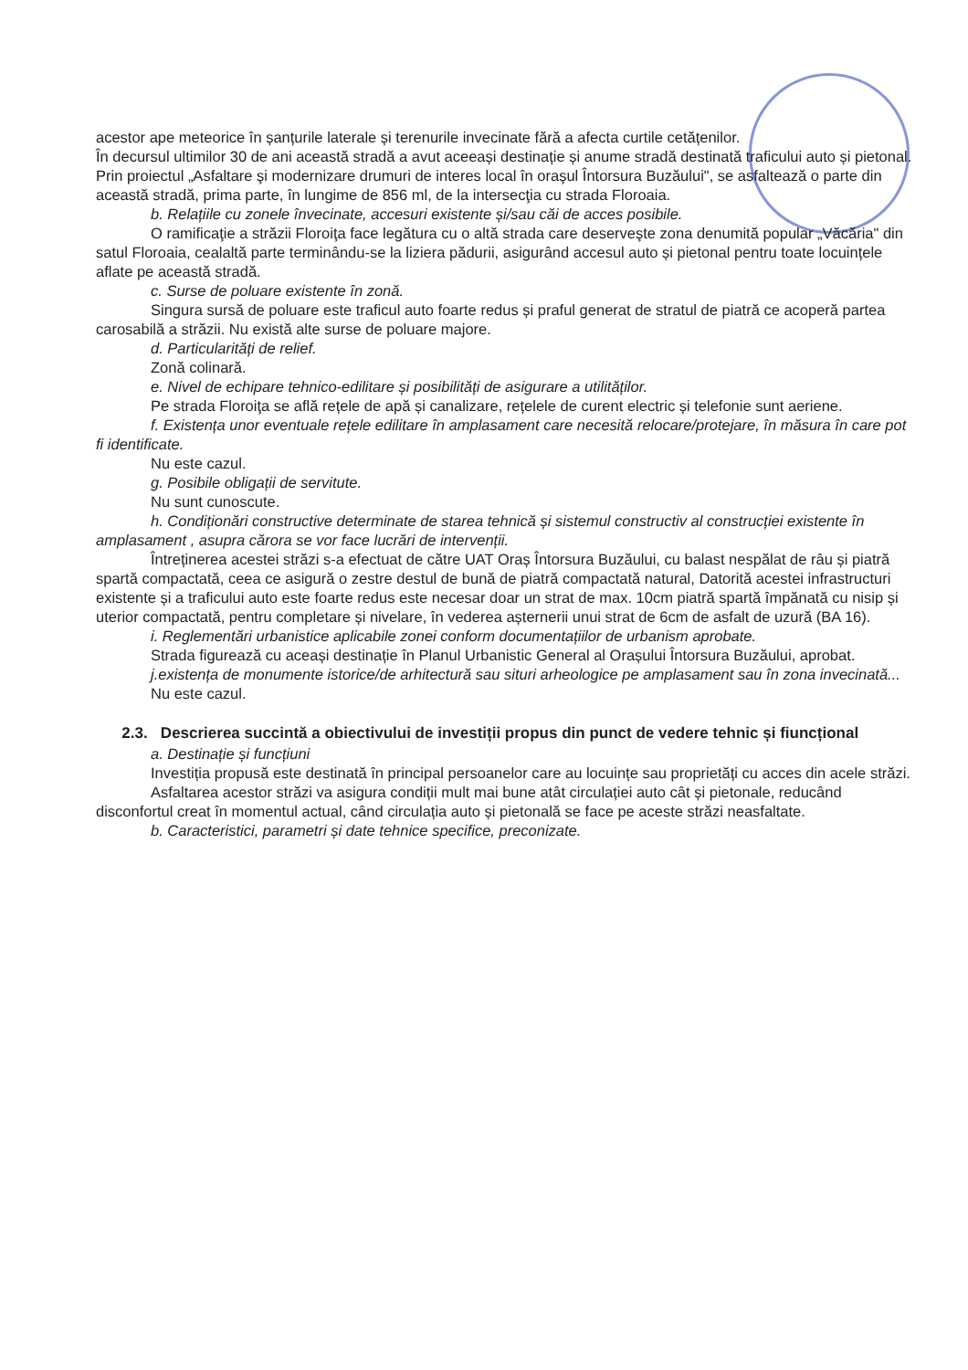acestor ape meteorice în șanțurile laterale și terenurile invecinate fără a afecta curtile cetățenilor.
În decursul ultimilor 30 de ani această stradă a avut aceeași destinație și anume stradă destinată traficului auto și pietonal. Prin proiectul „Asfaltare şi modernizare drumuri de interes local în oraşul Întorsura Buzăului", se asfaltează o parte din această stradă, prima parte, în lungime de 856 ml, de la intersecţia cu strada Floroaia.
b. Relațiile cu zonele învecinate, accesuri existente și/sau căi de acces posibile.
O ramificaţie a străzii Floroiţa face legătura cu o altă strada care deserveşte zona denumită popular „Văcăria" din satul Floroaia, cealaltă parte terminându-se la liziera pădurii, asigurând accesul auto și pietonal pentru toate locuințele aflate pe această stradă.
c. Surse de poluare existente în zonă.
Singura sursă de poluare este traficul auto foarte redus și praful generat de stratul de piatră ce acoperă partea carosabilă a străzii. Nu există alte surse de poluare majore.
d. Particularități de relief.
Zonă colinară.
e. Nivel de echipare tehnico-edilitare și posibilități de asigurare a utilităților.
Pe strada Floroiţa se află rețele de apă și canalizare, rețelele de curent electric și telefonie sunt aeriene.
f. Existența unor eventuale rețele edilitare în amplasament care necesită relocare/protejare, în măsura în care pot fi identificate.
Nu este cazul.
g. Posibile obligații de servitute.
Nu sunt cunoscute.
h. Condiționări constructive determinate de starea tehnică și sistemul constructiv al construcției existente în amplasament , asupra cărora se vor face lucrări de intervenții.
Întreținerea acestei străzi s-a efectuat de către UAT Oraș Întorsura Buzăului, cu balast nespălat de râu și piatră spartă compactată, ceea ce asigură o zestre destul de bună de piatră compactată natural, Datorită acestei infrastructuri existente și a traficului auto este foarte redus este necesar doar un strat de max. 10cm piatră spartă împănată cu nisip și uterior compactată, pentru completare și nivelare, în vederea așternerii unui strat de 6cm de asfalt de uzură (BA 16).
i. Reglementări urbanistice aplicabile zonei conform documentațiilor de urbanism aprobate.
Strada figurează cu aceași destinație în Planul Urbanistic General al Orașului Întorsura Buzăului, aprobat.
j.existența de monumente istorice/de arhitectură sau situri arheologice pe amplasament sau în zona invecinată...
Nu este cazul.
2.3. Descrierea succintă a obiectivului de investiții propus din punct de vedere tehnic și fiuncțional
a. Destinație și funcțiuni
Investiția propusă este destinată în principal persoanelor care au locuințe sau proprietăți cu acces din acele străzi.
Asfaltarea acestor străzi va asigura condiții mult mai bune atât circulației auto cât și pietonale, reducând disconfortul creat în momentul actual, când circulația auto și pietonală se face pe aceste străzi neasfaltate.
b. Caracteristici, parametri și date tehnice specifice, preconizate.